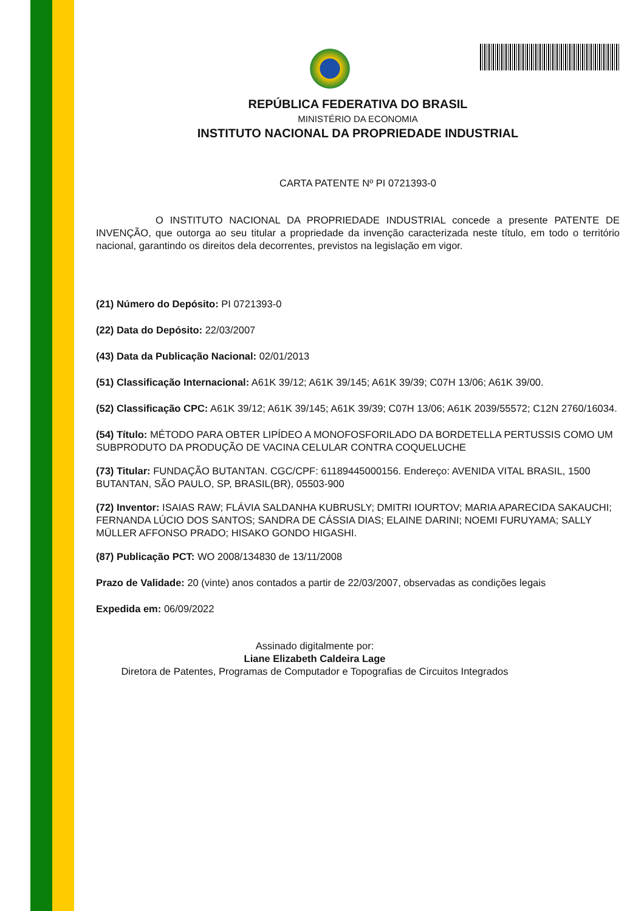REPÚBLICA FEDERATIVA DO BRASIL
MINISTÉRIO DA ECONOMIA
INSTITUTO NACIONAL DA PROPRIEDADE INDUSTRIAL
CARTA PATENTE Nº PI 0721393-0
O INSTITUTO NACIONAL DA PROPRIEDADE INDUSTRIAL concede a presente PATENTE DE INVENÇÃO, que outorga ao seu titular a propriedade da invenção caracterizada neste título, em todo o território nacional, garantindo os direitos dela decorrentes, previstos na legislação em vigor.
(21) Número do Depósito: PI 0721393-0
(22) Data do Depósito: 22/03/2007
(43) Data da Publicação Nacional: 02/01/2013
(51) Classificação Internacional: A61K 39/12; A61K 39/145; A61K 39/39; C07H 13/06; A61K 39/00.
(52) Classificação CPC: A61K 39/12; A61K 39/145; A61K 39/39; C07H 13/06; A61K 2039/55572; C12N 2760/16034.
(54) Título: MÉTODO PARA OBTER LIPÍDEO A MONOFOSFORILADO DA BORDETELLA PERTUSSIS COMO UM SUBPRODUTO DA PRODUÇÃO DE VACINA CELULAR CONTRA COQUELUCHE
(73) Titular: FUNDAÇÃO BUTANTAN. CGC/CPF: 61189445000156. Endereço: AVENIDA VITAL BRASIL, 1500 BUTANTAN, SÃO PAULO, SP, BRASIL(BR), 05503-900
(72) Inventor: ISAIAS RAW; FLÁVIA SALDANHA KUBRUSLY; DMITRI IOURTOV; MARIA APARECIDA SAKAUCHI; FERNANDA LÚCIO DOS SANTOS; SANDRA DE CÁSSIA DIAS; ELAINE DARINI; NOEMI FURUYAMA; SALLY MÜLLER AFFONSO PRADO; HISAKO GONDO HIGASHI.
(87) Publicação PCT: WO 2008/134830 de 13/11/2008
Prazo de Validade: 20 (vinte) anos contados a partir de 22/03/2007, observadas as condições legais
Expedida em: 06/09/2022
Assinado digitalmente por:
Liane Elizabeth Caldeira Lage
Diretora de Patentes, Programas de Computador e Topografias de Circuitos Integrados